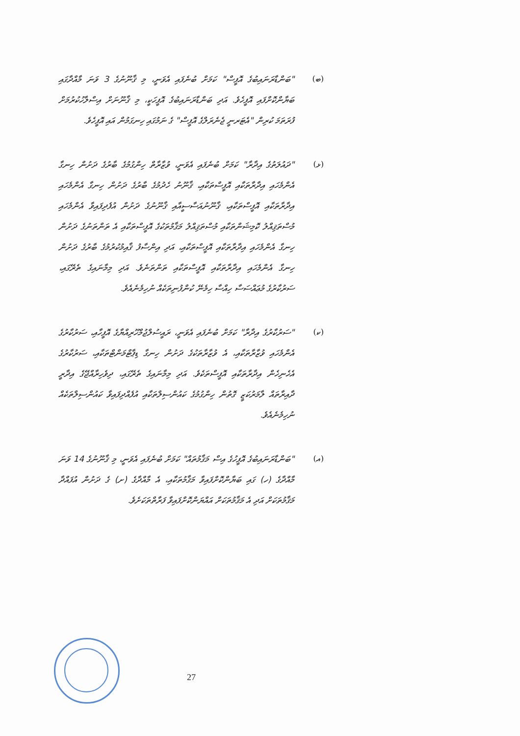(ބ) "ބަންޑާރަނައިބުގެ އޮފީސް" ކަމަށް ބުނެފައި އެވަނީ، މި ޤާނޫނުގެ 3 ވަނަ މާއްދާގައި ބަޔާންކޮށްފައި އޮފީހެވެ. އަދި ބަންޑާރަނައިބުގެ އޮފީހަކީ، މި ޤާނޫނަށް އިސްލާހުކުރުމަށް ފުރަތަމަ ކުރިން "އެޓަރނީ ޖެނެރަލްގެ އޮފީސް" ގެ ނަމުގައި ހިނގަމުން އައި އޮފީހެވެ.
(ޅ) "ދައުލަތުގެ އިދާރާ" ކަމަށް ބުނެފައި އެވަނީ، ވުޒާރާތް ހިންގުމުގެ ބާރުގެ ދަށުން ހިނގާ އެންމެހައި އިދާރާތަކާއި އޮފީސްތަކާއި، ޤާނޫނު ހެދުމުގެ ބާރުގެ ދަށުން ހިނގާ އެންމެހައި އިދާރާތަކާއި އޮފީސްތަކާއި، ޤާނޫނުއަސާސީއާއި ޤާނޫނުގެ ދަށުން އުފެދިފައިވާ އެންމެހައި މުސްތަޤިއްލު ކޮމިޝަންތަކާއި މުސްތަޤިއްލު މަޤާމުތަކުގެ އޮފީސްތަކާއި އެ ތަންތަނުގެ ދަށުން ހިނގާ އެންމެހައި އިދާރާތަކާއި އޮފީސްތަކާއި، އަދި އިންސާފު ޤާއިމުކުރުމުގެ ބާރުގެ ދަށުން ހިނގާ އެންމެހައި އިދާރާތަކާއި އޮފީސްތަކާއި ތަންތަނެވެ. އަދި މިމާނައިގެ ތެރޭގައި، ސަރުކާރުގެ މުޢައްސަސާ ހިއްސާ ހިމެނޭ ކުންފުނިތަކެއް ނުހިމެނެއެވެ.
(ކ) "ސަރުކާރުގެ އިދާރާ" ކަމަށް ބުނެފައި އެވަނީ، ރައީސުލްޖުމްހޫރިއްޔާގެ އޮފީހާއި، ސަރުކާރުގެ އެންމެހައި ވުޒާރާތަކާއި، އެ ވުޒާރާތަކުގެ ދަށުން ހިނގާ ޑިޕާޓްމަންޓްތަކާއި، ސަރުކާރުގެ އެހެނިހެން އިދާރާތަކާއި އޮފީސްތަކެވެ. އަދި މިމާނައިގެ ތެރޭގައި، ދިވެހިރާއްޖޭގެ އިދާރީ ދާއިރާތައް ލާމަރުކަޒީ ގޮތުން ހިންގުމުގެ ކައުންސިލްތަކާއި އުފެއްދިފައިވާ ކައުންސިލްތަކެއް ނުހިމެނެއެވެ.
(އ) "ބަންޑާރަނައިބުގެ އޮފީހުގެ އިސް މަޤާމުތައް" ކަމަށް ބުނެފައި އެވަނީ، މި ޤާނޫނުގެ 14 ވަނަ މާއްދާގެ (ހ) ގައި ބަޔާންކޮށްފައިވާ މަޤާމުތަކާއި، އެ މާއްދާގެ (ށ) ގެ ދަށުން އުފައްދާ މަޤާމުތަކަށް އަދި އެ މަޤާމުތަކަށް އައްޔަންކޮށްފައިވާ ފަރާތްތަކަށެވެ.
27